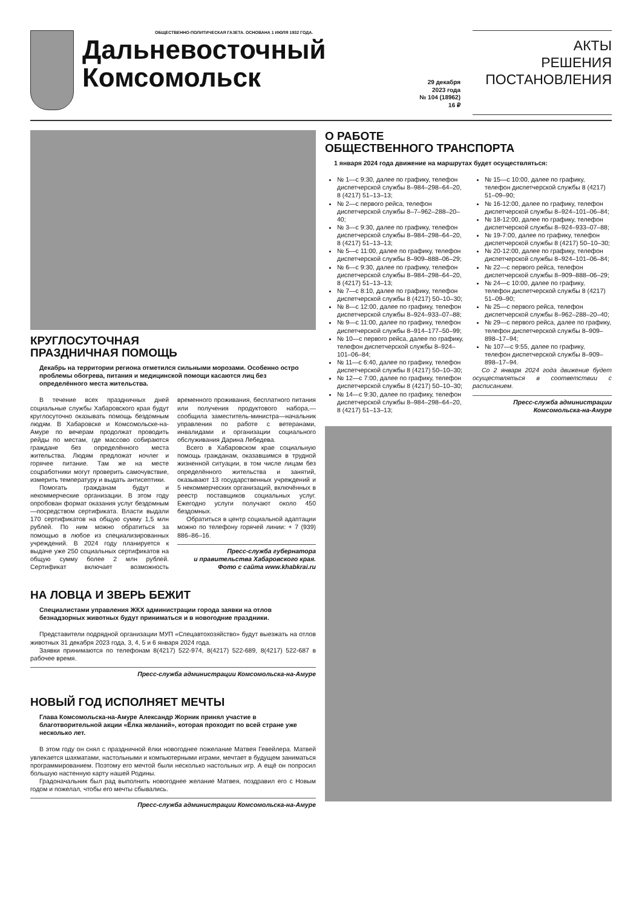ОБЩЕСТВЕННО-ПОЛИТИЧЕСКАЯ ГАЗЕТА. ОСНОВАНА 1 ИЮЛЯ 1932 ГОДА.
Дальневосточный
Комсомольск
29 декабря
2023 года
№ 104 (18962)
16 ₽
АКТЫ
РЕШЕНИЯ
ПОСТАНОВЛЕНИЯ
КРУГЛОСУТОЧНАЯ
ПРАЗДНИЧНАЯ ПОМОЩЬ
Декабрь на территории региона отметился сильными морозами. Особенно остро проблемы обогрева, питания и медицинской помощи касаются лиц без определённого места жительства.
В течение всех праздничных дней социальные службы Хабаровского края будут круглосуточно оказывать помощь бездомным людям. В Хабаровске и Комсомольске-на-Амуре по вечерам продолжат проводить рейды по местам, где массово собираются граждане без определённого места жительства. Людям предложат ночлег и горячее питание. Там же на месте соцработники могут проверить самочувствие, измерить температуру и выдать антисептики.
Помогать гражданам будут и некоммерческие организации. В этом году опробован формат оказания услуг бездомным—посредством сертификата. Власти выдали 170 сертификатов на общую сумму 1,5 млн рублей. По ним можно обратиться за помощью в любое из специализированных учреждений. В 2024 году планируется к выдаче уже 250 социальных сертификатов на общую сумму более 2 млн рублей. Сертификат включает возможность временного проживания, бесплатного питания или получения продуктового набора,— сообщила заместитель-министра—начальник управления по работе с ветеранами, инвалидами и организации социального обслуживания Дарина Лебедева.
Всего в Хабаровском крае социальную помощь гражданам, оказавшимся в трудной жизненной ситуации, в том числе лицам без определённого жительства и занятий, оказывают 13 государственных учреждений и 5 некоммерческих организаций, включённых в реестр поставщиков социальных услуг. Ежегодно услуги получают около 450 бездомных.
Обратиться в центр социальной адаптации можно по телефону горячей линии: + 7 (939) 886–86–16.
Пресс-служба губернатора
и правительства Хабаровского края.
Фото с сайта www.khabkrai.ru
НА ЛОВЦА И ЗВЕРЬ БЕЖИТ
Специалистами управления ЖКХ администрации города заявки на отлов безнадзорных животных будут приниматься и в новогодние праздники.
Представители подрядной организации МУП «Спецавтохозяйство» будут выезжать на отлов животных 31 декабря 2023 года, 3, 4, 5 и 6 января 2024 года.
Заявки принимаются по телефонам 8(4217) 522-974, 8(4217) 522-689, 8(4217) 522-687 в рабочее время.
Пресс-служба администрации Комсомольска-на-Амуре
НОВЫЙ ГОД ИСПОЛНЯЕТ МЕЧТЫ
Глава Комсомольска-на-Амуре Александр Жорник принял участие в благотворительной акции «Ёлка желаний», которая проходит по всей стране уже несколько лет.
В этом году он снял с праздничной ёлки новогоднее пожелание Матвея Гевейлера. Матвей увлекается шахматами, настольными и компьютерными играми, мечтает в будущем заниматься программированием. Поэтому его мечтой были несколько настольных игр. А ещё он попросил большую настенную карту нашей Родины.
Градоначальник был рад выполнить новогоднее желание Матвея, поздравил его с Новым годом и пожелал, чтобы его мечты сбывались.
Пресс-служба администрации Комсомольска-на-Амуре
О РАБОТЕ
ОБЩЕСТВЕННОГО ТРАНСПОРТА
1 января 2024 года движение на маршрутах будет осуществляться:
№ 1—с 9:30, далее по графику, телефон диспетчерской службы 8–984–298–64–20, 8 (4217) 51–13–13;
№ 2—с первого рейса, телефон диспетчерской службы 8–7–962–288–20–40;
№ 3—с 9:30, далее по графику, телефон диспетчерской службы 8–984–298–64–20, 8 (4217) 51–13–13;
№ 5—с 11:00, далее по графику, телефон диспетчерской службы 8–909–888–06–29;
№ 6—с 9:30, далее по графику, телефон диспетчерской службы 8–984–298–64–20, 8 (4217) 51–13–13;
№ 7—с 8:10, далее по графику, телефон диспетчерской службы 8 (4217) 50–10–30;
№ 8—с 12:00, далее по графику, телефон диспетчерской службы 8–924–933–07–88;
№ 9—с 11:00, далее по графику, телефон диспетчерской службы 8–914–177–50–99;
№ 10—с первого рейса, далее по графику, телефон диспетчерской службы 8–924–101–06–84;
№ 11—с 6:40, далее по графику, телефон диспетчерской службы 8 (4217) 50–10–30;
№ 12—с 7:00, далее по графику, телефон диспетчерской службы 8 (4217) 50–10–30;
№ 14—с 9:30, далее по графику, телефон диспетчерской службы 8–984–298–64–20, 8 (4217) 51–13–13;
№ 15—с 10:00, далее по графику, телефон диспетчерской службы 8 (4217) 51–09–90;
№ 16-12:00, далее по графику, телефон диспетчерской службы 8–924–101–06–84;
№ 18-12:00, далее по графику, телефон диспетчерской службы 8–924–933–07–88;
№ 19-7:00, далее по графику, телефон диспетчерской службы 8 (4217) 50–10–30;
№ 20-12:00, далее по графику, телефон диспетчерской службы 8–924–101–06–84;
№ 22—с первого рейса, телефон диспетчерской службы 8–909–888–06–29;
№ 24—с 10:00, далее по графику, телефон диспетчерской службы 8 (4217) 51–09–90;
№ 25—с первого рейса, телефон диспетчерской службы 8–962–288–20–40;
№ 29—с первого рейса, далее по графику, телефон диспетчерской службы 8–909–898–17–94;
№ 107—с 9:55, далее по графику, телефон диспетчерской службы 8–909–898–17–94.
Со 2 января 2024 года движение будет осуществляться в соответствии с расписанием.
Пресс-служба администрации
Комсомольска-на-Амуре